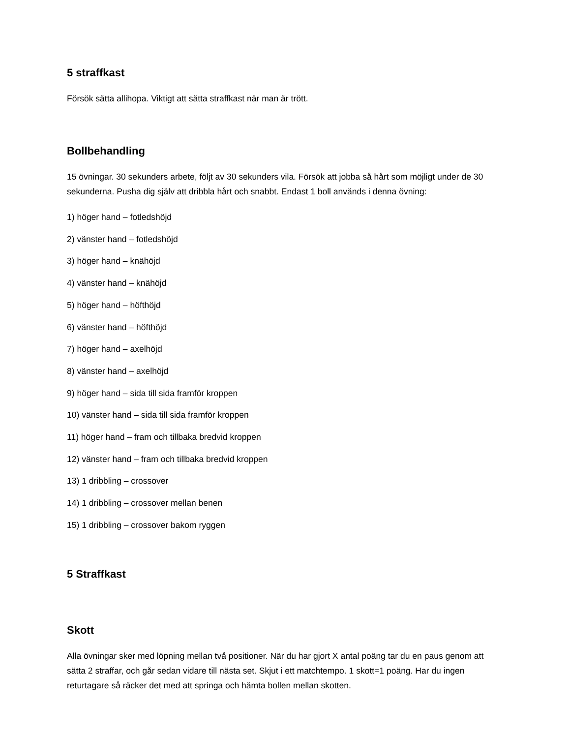5 straffkast
Försök sätta allihopa. Viktigt att sätta straffkast när man är trött.
Bollbehandling
15 övningar. 30 sekunders arbete, följt av 30 sekunders vila. Försök att jobba så hårt som möjligt under de 30 sekunderna. Pusha dig själv att dribbla hårt och snabbt. Endast 1 boll används i denna övning:
1) höger hand – fotledshöjd
2) vänster hand – fotledshöjd
3) höger hand – knähöjd
4) vänster hand – knähöjd
5) höger hand – höfthöjd
6) vänster hand – höfthöjd
7) höger hand – axelhöjd
8) vänster hand – axelhöjd
9) höger hand – sida till sida framför kroppen
10) vänster hand – sida till sida framför kroppen
11) höger hand – fram och tillbaka bredvid kroppen
12) vänster hand – fram och tillbaka bredvid kroppen
13) 1 dribbling – crossover
14) 1 dribbling – crossover mellan benen
15) 1 dribbling – crossover bakom ryggen
5 Straffkast
Skott
Alla övningar sker med löpning mellan två positioner. När du har gjort X antal poäng tar du en paus genom att sätta 2 straffar, och går sedan vidare till nästa set. Skjut i ett matchtempo. 1 skott=1 poäng. Har du ingen returtagare så räcker det med att springa och hämta bollen mellan skotten.